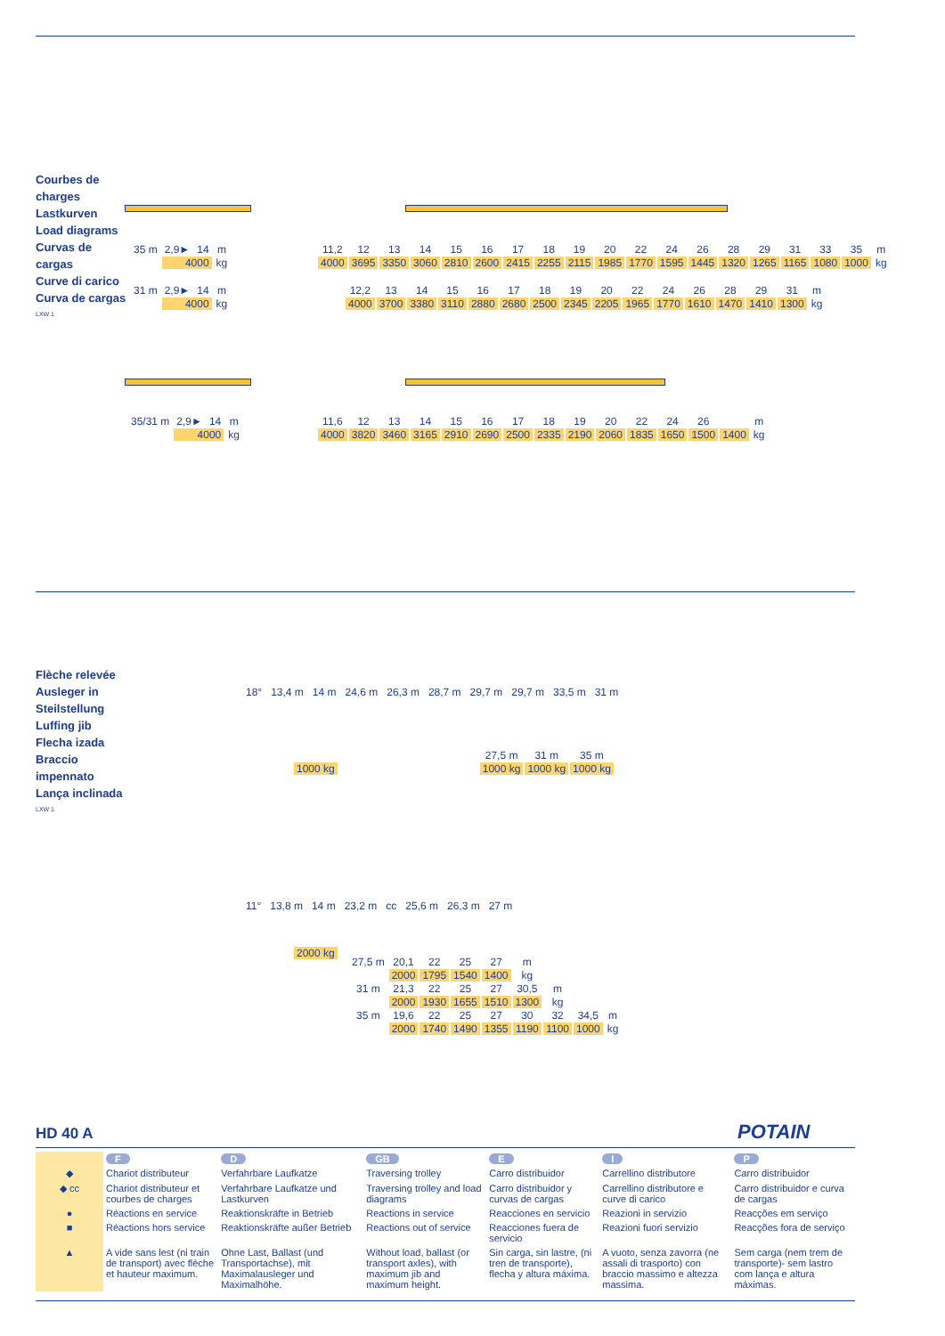Courbes de
charges
Lastkurven
Load diagrams
Curvas de
cargas
Curve di carico
Curva de cargas
LXW 1
| 35 m | 2,9► | 14 | m |
| | 4000 | | kg |
| 11,2 | 12 | 13 | 14 | 15 | 16 | 17 | 18 | 19 | 20 | 22 | 24 | 26 | 28 | 29 | 31 | 33 | 35 | m |
| 4000 | 3695 | 3350 | 3060 | 2810 | 2600 | 2415 | 2255 | 2115 | 1985 | 1770 | 1595 | 1445 | 1320 | 1265 | 1165 | 1080 | 1000 | kg |
| 31 m | 2,9► | 14 | m |
| | 4000 | | kg |
| 12,2 | 13 | 14 | 15 | 16 | 17 | 18 | 19 | 20 | 22 | 24 | 26 | 28 | 29 | 31 | m |
| 4000 | 3700 | 3380 | 3110 | 2880 | 2680 | 2500 | 2345 | 2205 | 1965 | 1770 | 1610 | 1470 | 1410 | 1300 | kg |
| 35/31 m | 2,9► | 14 | m |
| | 4000 | | kg |
| 11,6 | 12 | 13 | 14 | 15 | 16 | 17 | 18 | 19 | 20 | 22 | 24 | 26 | | m |
| 4000 | 3820 | 3460 | 3165 | 2910 | 2690 | 2500 | 2335 | 2190 | 2060 | 1835 | 1650 | 1500 | 1400 | kg |
Flèche relevée
Ausleger in
Steilstellung
Luffing jib
Flecha izada
Braccio
impennato
Lança inclinada
LXW 1
18° 13,4 m 14 m 24,6 m 26,3 m 28,7 m 29,7 m 29,7 m 33,5 m 31 m
| | | 27,5 m | 31 m | 35 m |
| 1000 kg | | 1000 kg | 1000 kg | 1000 kg |
11° 13,8 m 14 m 23,2 m cc 25,6 m 26,3 m 27 m
| 2000 kg |
| 27,5 m | 20,1 | 22 | 25 | 27 | m | | | |
| | 2000 | 1795 | 1540 | 1400 | kg | | | |
| 31 m | 21,3 | 22 | 25 | 27 | 30,5 | m | | |
| | 2000 | 1930 | 1655 | 1510 | 1300 | kg | | |
| 35 m | 19,6 | 22 | 25 | 27 | 30 | 32 | 34,5 | m |
| | 2000 | 1740 | 1490 | 1355 | 1190 | 1100 | 1000 | kg |
HD 40 A POTAIN
| | F | D | GB | E | I | P |
| ◆ | Chariot distributeur | Verfahrbare Laufkatze | Traversing trolley | Carro distribuidor | Carrellino distributore | Carro distribuidor |
| ◆ cc | Chariot distributeur et courbes de charges | Verfahrbare Laufkatze und Lastkurven | Traversing trolley and load diagrams | Carro distribuidor y curvas de cargas | Carrellino distributore e curve di carico | Carro distribuidor e curva de cargas |
| ● | Réactions en service | Reaktionskräfte in Betrieb | Reactions in service | Reacciones en servicio | Reazioni in servizio | Reacções em serviço |
| ■ | Réactions hors service | Reaktionskräfte außer Betrieb | Reactions out of service | Reacciones fuera de servicio | Reazioni fuori servizio | Reacções fora de serviço |
| ▲ | A vide sans lest (ni train de transport) avec flèche et hauteur maximum. | Ohne Last, Ballast (und Transportachse), mit Maximalausleger und Maximalhöhe. | Without load, ballast (or transport axles), with maximum jib and maximum height. | Sin carga, sin lastre, (ni tren de transporte), flecha y altura máxima. | A vuoto, senza zavorra (ne assali di trasporto) con braccio massimo e altezza massima. | Sem carga (nem trem de transporte)- sem lastro com lança e altura máximas. |